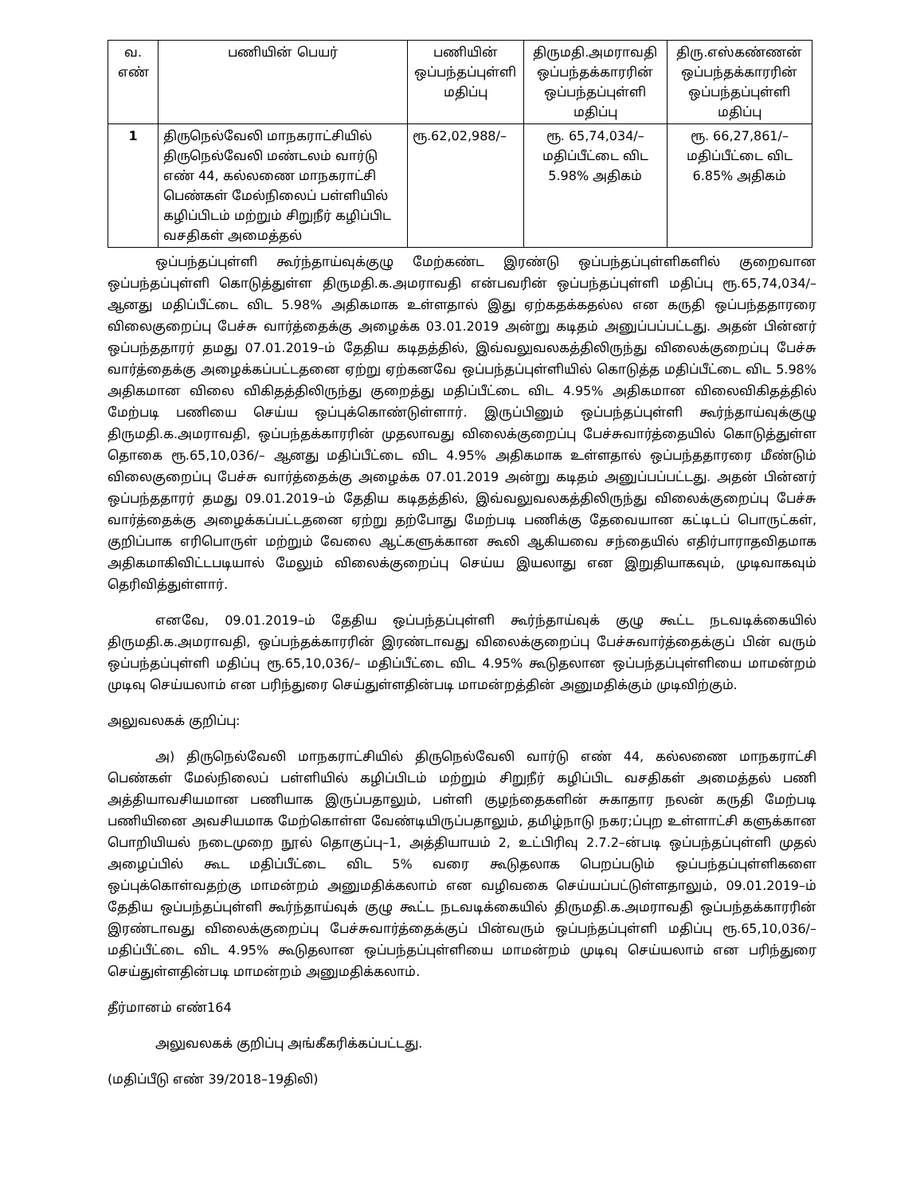| வ. எண் | பணியின் பெயர் | பணியின் ஒப்பந்தப்புள்ளி மதிப்பு | திருமதி.அமராவதி ஒப்பந்தக்காரரின் ஒப்பந்தப்புள்ளி மதிப்பு | திரு.எஸ்கண்ணன் ஒப்பந்தக்காரரின் ஒப்பந்தப்புள்ளி மதிப்பு |
| --- | --- | --- | --- | --- |
| 1 | திருநெல்வேலி மாநகராட்சியில் திருநெல்வேலி மண்டலம் வார்டு எண் 44, கல்லணை மாநகராட்சி பெண்கள் மேல்நிலைப் பள்ளியில் கழிப்பிடம் மற்றும் சிறுநீர் கழிப்பிட வசதிகள் அமைத்தல் | ரூ.62,02,988/– | ரூ. 65,74,034/– மதிப்பீட்டை விட 5.98% அதிகம் | ரூ. 66,27,861/– மதிப்பீட்டை விட 6.85% அதிகம் |
ஒப்பந்தப்புள்ளி கூர்ந்தாய்வுக்குழு மேற்கண்ட இரண்டு ஒப்பந்தப்புள்ளிகளில் குறைவான ஒப்பந்தப்புள்ளி கொடுத்துள்ள திருமதி.க.அமராவதி என்பவரின் ஒப்பந்தப்புள்ளி மதிப்பு ரூ.65,74,034/–ஆனது மதிப்பீட்டை விட 5.98% அதிகமாக உள்ளதால் இது ஏற்கதக்கதல்ல என கருதி ஒப்பந்ததாரரை விலைகுறைப்பு பேச்சு வார்த்தைக்கு அழைக்க 03.01.2019 அன்று கடிதம் அனுப்பப்பட்டது. அதன் பின்னர் ஒப்பந்ததாரர் தமது 07.01.2019–ம் தேதிய கடிதத்தில், இவ்வலுவலகத்திலிருந்து விலைக்குறைப்பு பேச்சு வார்த்தைக்கு அழைக்கப்பட்டதனை ஏற்று ஏற்கனவே ஒப்பந்தப்புள்ளியில் கொடுத்த மதிப்பீட்டை விட 5.98% அதிகமான விலை விகிதத்திலிருந்து குறைத்து மதிப்பீட்டை விட 4.95% அதிகமான விலைவிகிதத்தில் மேற்படி பணியை செய்ய ஒப்புக்கொண்டுள்ளார். இருப்பினும் ஒப்பந்தப்புள்ளி கூர்ந்தாய்வுக்குழு திருமதி.க.அமராவதி, ஒப்பந்தக்காரரின் முதலாவது விலைக்குறைப்பு பேச்சுவார்த்தையில் கொடுத்துள்ள தொகை ரூ.65,10,036/– ஆனது மதிப்பீட்டை விட 4.95% அதிகமாக உள்ளதால் ஒப்பந்ததாரரை மீண்டும் விலைகுறைப்பு பேச்சு வார்த்தைக்கு அழைக்க 07.01.2019 அன்று கடிதம் அனுப்பப்பட்டது. அதன் பின்னர் ஒப்பந்ததாரர் தமது 09.01.2019–ம் தேதிய கடிதத்தில், இவ்வலுவலகத்திலிருந்து விலைக்குறைப்பு பேச்சு வார்த்தைக்கு அழைக்கப்பட்டதனை ஏற்று தற்போது மேற்படி பணிக்கு தேவையான கட்டிடப் பொருட்கள், குறிப்பாக எரிபொருள் மற்றும் வேலை ஆட்களுக்கான கூலி ஆகியவை சந்தையில் எதிர்பாராதவிதமாக அதிகமாகிவிட்டபடியால் மேலும் விலைக்குறைப்பு செய்ய இயலாது என இறுதியாகவும், முடிவாகவும் தெரிவித்துள்ளார்.
எனவே, 09.01.2019–ம் தேதிய ஒப்பந்தப்புள்ளி கூர்ந்தாய்வுக் குழு கூட்ட நடவடிக்கையில் திருமதி.க.அமராவதி, ஒப்பந்தக்காரரின் இரண்டாவது விலைக்குறைப்பு பேச்சுவார்த்தைக்குப் பின் வரும் ஒப்பந்தப்புள்ளி மதிப்பு ரூ.65,10,036/– மதிப்பீட்டை விட 4.95% கூடுதலான ஒப்பந்தப்புள்ளியை மாமன்றம் முடிவு செய்யலாம் என பரிந்துரை செய்துள்ளதின்படி மாமன்றத்தின் அனுமதிக்கும் முடிவிற்கும்.
அலுவலகக் குறிப்பு:
அ) திருநெல்வேலி மாநகராட்சியில் திருநெல்வேலி வார்டு எண் 44, கல்லணை மாநகராட்சி பெண்கள் மேல்நிலைப் பள்ளியில் கழிப்பிடம் மற்றும் சிறுநீர் கழிப்பிட வசதிகள் அமைத்தல் பணி அத்தியாவசியமான பணியாக இருப்பதாலும், பள்ளி குழந்தைகளின் சுகாதார நலன் கருதி மேற்படி பணியினை அவசியமாக மேற்கொள்ள வேண்டியிருப்பதாலும், தமிழ்நாடு நகர;ப்புற உள்ளாட்சி களுக்கான பொறியியல் நடைமுறை நூல் தொகுப்பு–1, அத்தியாயம் 2, உட்பிரிவு 2.7.2–ன்படி ஒப்பந்தப்புள்ளி முதல் அழைப்பில் கூட மதிப்பீட்டை விட 5% வரை கூடுதலாக பெறப்படும் ஒப்பந்தப்புள்ளிகளை ஒப்புக்கொள்வதற்கு மாமன்றம் அனுமதிக்கலாம் என வழிவகை செய்யப்பட்டுள்ளதாலும், 09.01.2019–ம் தேதிய ஒப்பந்தப்புள்ளி கூர்ந்தாய்வுக் குழு கூட்ட நடவடிக்கையில் திருமதி.க.அமராவதி ஒப்பந்தக்காரரின் இரண்டாவது விலைக்குறைப்பு பேச்சுவார்த்தைக்குப் பின்வரும் ஒப்பந்தப்புள்ளி மதிப்பு ரூ.65,10,036/– மதிப்பீட்டை விட 4.95% கூடுதலான ஒப்பந்தப்புள்ளியை மாமன்றம் முடிவு செய்யலாம் என பரிந்துரை செய்துள்ளதின்படி மாமன்றம் அனுமதிக்கலாம்.
தீர்மானம் எண்164
அலுவலகக் குறிப்பு அங்கீகரிக்கப்பட்டது.
(மதிப்பீடு எண் 39/2018–19திலி)